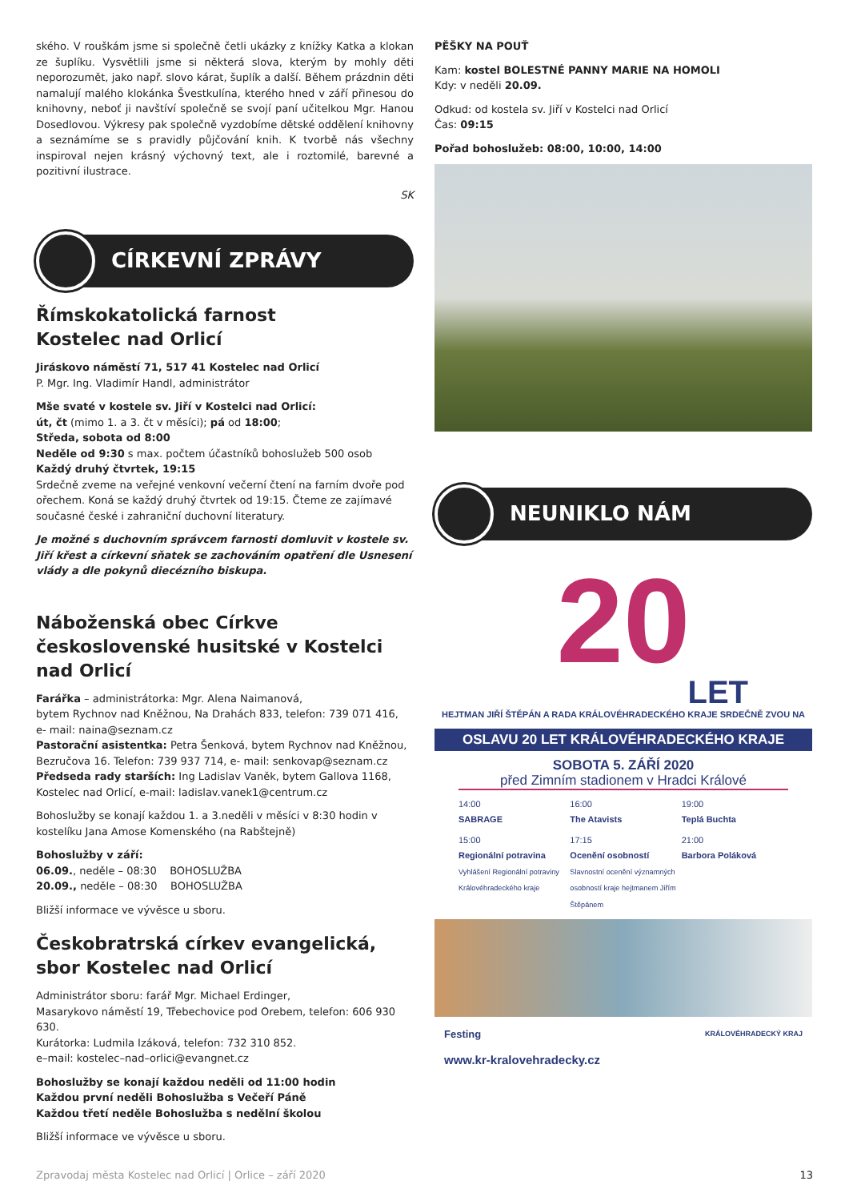ského. V rouškám jsme si společně četli ukázky z knížky Katka a klokan ze šuplíku. Vysvětlili jsme si některá slova, kterým by mohly děti neporozumět, jako např. slovo kárat, šuplík a další. Během prázdnin děti namalují malého klokánka Švestkulína, kterého hned v září přinesou do knihovny, neboť ji navštíví společně se svojí paní učitelkou Mgr. Hanou Dosedlovou. Výkresy pak společně vyzdobíme dětské oddělení knihovny a seznámíme se s pravidly půjčování knih. K tvorbě nás všechny inspiroval nejen krásný výchovný text, ale i roztomilé, barevné a pozitivní ilustrace.
SK
CÍRKEVNÍ ZPRÁVY
Římskokatolická farnost
Kostelec nad Orlicí
Jiráskovo náměstí 71, 517 41 Kostelec nad Orlicí
P. Mgr. Ing. Vladimír Handl, administrátor
Mše svaté v kostele sv. Jiří v Kostelci nad Orlicí:
út, čt (mimo 1. a 3. čt v měsíci); pá od 18:00;
Středa, sobota od 8:00
Neděle od 9:30 s max. počtem účastníků bohoslužeb 500 osob
Každý druhý čtvrtek, 19:15
Srdečně zveme na veřejné venkovní večerní čtení na farním dvoře pod ořechem. Koná se každý druhý čtvrtek od 19:15. Čteme ze zajímavé současné české i zahraniční duchovní literatury.
Je možné s duchovním správcem farnosti domluvit v kostele sv. Jiří křest a církevní sňatek se zachováním opatření dle Usnesení vlády a dle pokynů diecézního biskupa.
Náboženská obec Církve československé husitské v Kostelci nad Orlicí
Farářka – administrátorka: Mgr. Alena Naimanová,
bytem Rychnov nad Kněžnou, Na Drahách 833, telefon: 739 071 416,
e- mail: naina@seznam.cz
Pastorační asistentka: Petra Šenková, bytem Rychnov nad Kněžnou, Bezručova 16. Telefon: 739 937 714, e- mail: senkovap@seznam.cz
Předseda rady starších: Ing Ladislav Vaněk, bytem Gallova 1168, Kostelec nad Orlicí, e-mail: ladislav.vanek1@centrum.cz
Bohoslužby se konají každou 1. a 3.neděli v měsíci v 8:30 hodin v kostelíku Jana Amose Komenského (na Rabštejně)
Bohoslužby v září:
06.09., neděle – 08:30 BOHOSLUŽBA
20.09., neděle – 08:30 BOHOSLUŽBA
Bližší informace ve vývěsce u sboru.
Českobratrská církev evangelická, sbor Kostelec nad Orlicí
Administrátor sboru: farář Mgr. Michael Erdinger,
Masarykovo náměstí 19, Třebechovice pod Orebem, telefon: 606 930 630.
Kurátorka: Ludmila Izáková, telefon: 732 310 852.
e–mail: kostelec–nad–orlici@evangnet.cz
Bohoslužby se konají každou neděli od 11:00 hodin
Každou první neděli Bohoslužba s Večeří Páně
Každou třetí neděle Bohoslužba s nedělní školou
Bližší informace ve vývěsce u sboru.
PĚŠKY NA POUŤ
Kam: kostel BOLESTNÉ PANNY MARIE NA HOMOLI
Kdy: v neděli 20.09.
Odkud: od kostela sv. Jiří v Kostelci nad Orlicí
Čas: 09:15
Pořad bohoslužeb: 08:00, 10:00, 14:00
NEUNIKLO NÁM
20
LET
HEJTMAN JIŘÍ ŠTĚPÁN A RADA KRÁLOVÉHRADECKÉHO KRAJE SRDEČNĚ ZVOU NA
OSLAVU 20 LET KRÁLOVÉHRADECKÉHO KRAJE
SOBOTA 5. ZÁŘÍ 2020
před Zimním stadionem v Hradci Králové
14:00
SABRAGE
16:00
The Atavists
19:00
Teplá Buchta
15:00
Regionální potravina
Vyhlášení Regionální potraviny Královéhradeckého kraje
17:15
Ocenění osobností
Slavnostní ocenění významných osobností kraje hejtmanem Jiřím Štěpánem
21:00
Barbora Poláková
Festing KRÁLOVÉHRADECKÝ KRAJ
www.kr-kralovehradecky.cz
Zpravodaj města Kostelec nad Orlicí | Orlice – září 2020 13